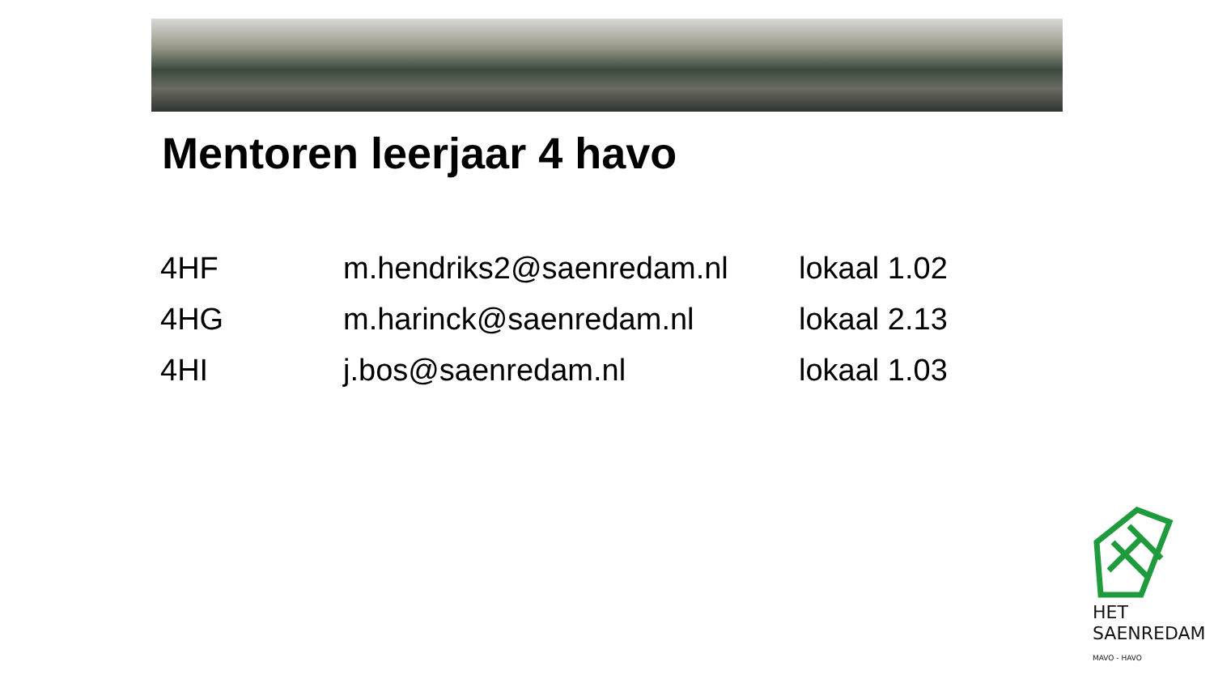Mentoren leerjaar 4 havo
| 4HF | m.hendriks2@saenredam.nl | lokaal 1.02 |
| 4HG | m.harinck@saenredam.nl | lokaal 2.13 |
| 4HI | j.bos@saenredam.nl | lokaal 1.03 |
HET
SAENREDAM
MAVO - HAVO